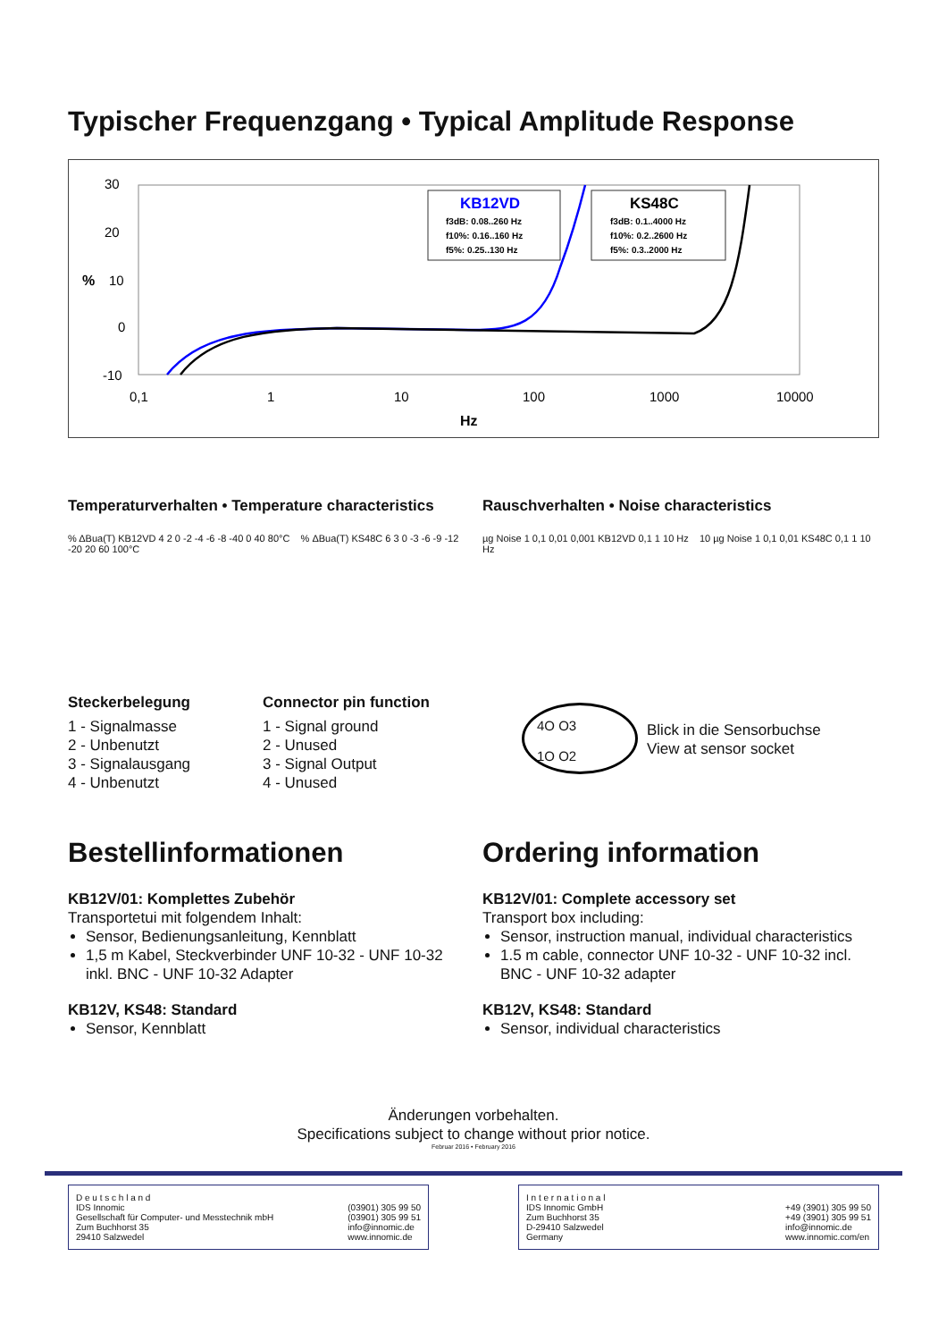Typischer Frequenzgang • Typical Amplitude Response
30
20
%
10
0
-10
0,1
1
10
100
1000
10000
Hz
KB12VD
f3dB: 0.08..260 Hz
f10%: 0.16..160 Hz
f5%: 0.25..130 Hz
KS48C
f3dB: 0.1..4000 Hz
f10%: 0.2..2600 Hz
f5%: 0.3..2000 Hz
Temperaturverhalten • Temperature characteristics
% ΔBua(T) KB12VD 4 2 0 -2 -4 -6 -8 -40 0 40 80°C % ΔBua(T) KS48C 6 3 0 -3 -6 -9 -12 -20 20 60 100°C
Rauschverhalten • Noise characteristics
µg Noise 1 0,1 0,01 0,001 KB12VD 0,1 1 10 Hz 10 µg Noise 1 0,1 0,01 KS48C 0,1 1 10 Hz
Steckerbelegung
1 - Signalmasse
2 - Unbenutzt
3 - Signalausgang
4 - Unbenutzt
Connector pin function
1 - Signal ground
2 - Unused
3 - Signal Output
4 - Unused
4O O3
1O O2
Blick in die Sensorbuchse
View at sensor socket
Bestellinformationen
KB12V/01: Komplettes Zubehör
Transportetui mit folgendem Inhalt:
Sensor, Bedienungsanleitung, Kennblatt
1,5 m Kabel, Steckverbinder UNF 10-32 - UNF 10-32 inkl. BNC - UNF 10-32 Adapter
KB12V, KS48: Standard
Sensor, Kennblatt
Ordering information
KB12V/01: Complete accessory set
Transport box including:
Sensor, instruction manual, individual characteristics
1.5 m cable, connector UNF 10-32 - UNF 10-32 incl. BNC - UNF 10-32 adapter
KB12V, KS48: Standard
Sensor, individual characteristics
Änderungen vorbehalten.
Specifications subject to change without prior notice.
Februar 2016 • February 2016
D e u t s c h l a n d
IDS Innomic
Gesellschaft für Computer- und Messtechnik mbH
Zum Buchhorst 35
29410 Salzwedel
(03901) 305 99 50
(03901) 305 99 51
info@innomic.de
www.innomic.de
I n t e r n a t i o n a l
IDS Innomic GmbH
Zum Buchhorst 35
D-29410 Salzwedel
Germany
+49 (3901) 305 99 50
+49 (3901) 305 99 51
info@innomic.de
www.innomic.com/en